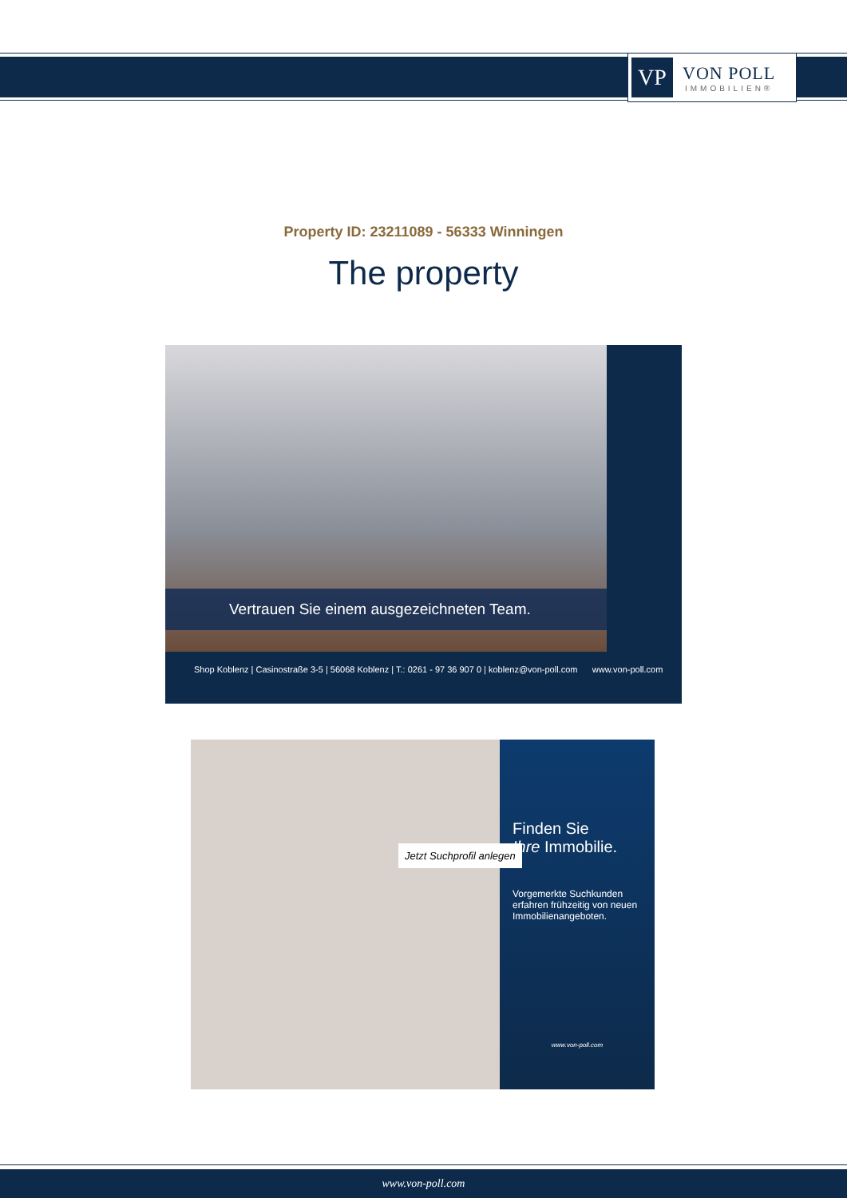VP
VON POLL
IMMOBILIEN®
Property ID: 23211089 - 56333 Winningen
The property
Vertrauen Sie einem ausgezeichneten Team.
Shop Koblenz | Casinostraße 3-5 | 56068 Koblenz | T.: 0261 - 97 36 907 0 | koblenz@von-poll.com www.von-poll.com
Finden Sie
Ihre Immobilie.
Vorgemerkte Suchkunden erfahren frühzeitig von neuen Immobilienangeboten.
www.von-poll.com
Jetzt Suchprofil anlegen
www.von-poll.com